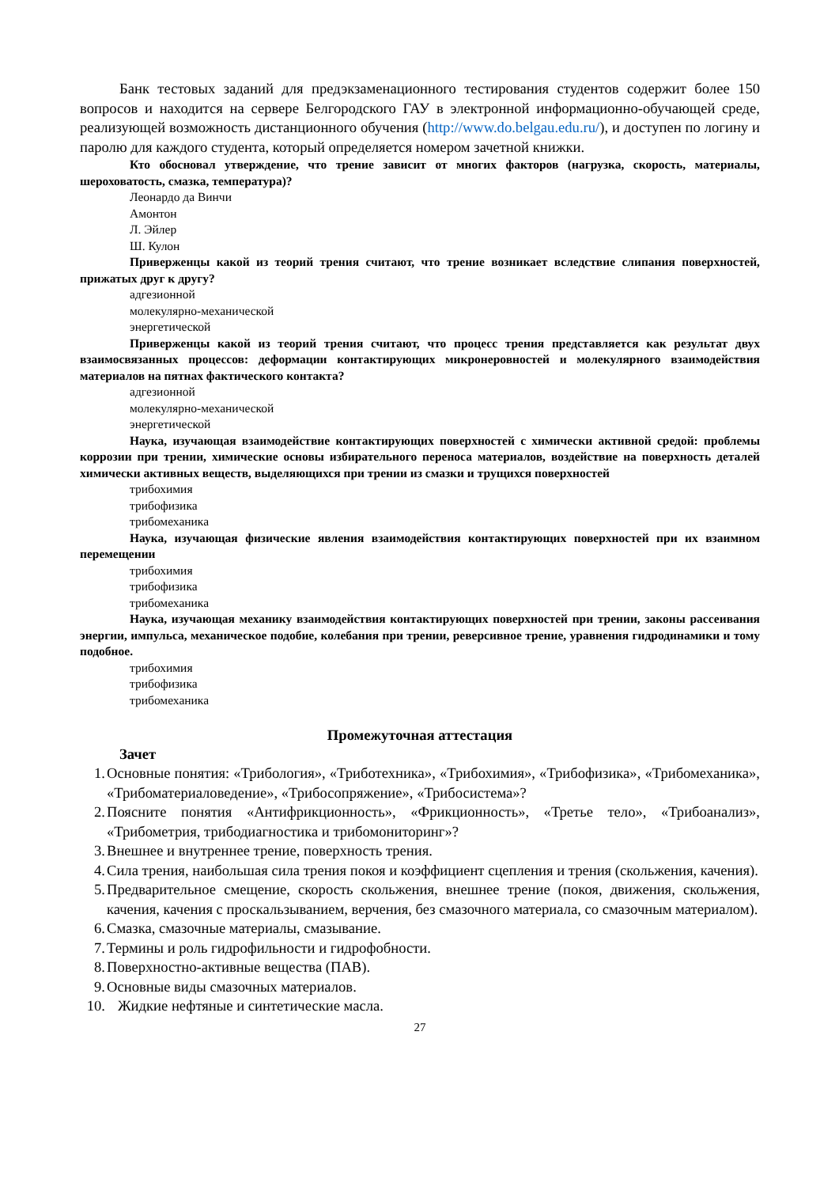Банк тестовых заданий для предэкзаменационного тестирования студентов содержит более 150 вопросов и находится на сервере Белгородского ГАУ в электронной информационно-обучающей среде, реализующей возможность дистанционного обучения (http://www.do.belgau.edu.ru/), и доступен по логину и паролю для каждого студента, который определяется номером зачетной книжки.
Кто обосновал утверждение, что трение зависит от многих факторов (нагрузка, скорость, материалы, шероховатость, смазка, температура)?
Леонардо да Винчи
Амонтон
Л. Эйлер
Ш. Кулон
Приверженцы какой из теорий трения считают, что трение возникает вследствие слипания поверхностей, прижатых друг к другу?
адгезионной
молекулярно-механической
энергетической
Приверженцы какой из теорий трения считают, что процесс трения представляется как результат двух взаимосвязанных процессов: деформации контактирующих микронеровностей и молекулярного взаимодействия материалов на пятнах фактического контакта?
адгезионной
молекулярно-механической
энергетической
Наука, изучающая взаимодействие контактирующих поверхностей с химически активной средой: проблемы коррозии при трении, химические основы избирательного переноса материалов, воздействие на поверхность деталей химически активных веществ, выделяющихся при трении из смазки и трущихся поверхностей
трибохимия
трибофизика
трибомеханика
Наука, изучающая физические явления взаимодействия контактирующих поверхностей при их взаимном перемещении
трибохимия
трибофизика
трибомеханика
Наука, изучающая механику взаимодействия контактирующих поверхностей при трении, законы рассеивания энергии, импульса, механическое подобие, колебания при трении, реверсивное трение, уравнения гидродинамики и тому подобное.
трибохимия
трибофизика
трибомеханика
Промежуточная аттестация
Зачет
1. Основные понятия: «Трибология», «Триботехника», «Трибохимия», «Трибофизика», «Трибомеханика», «Трибоматериаловедение», «Трибосопряжение», «Трибосистема»?
2. Поясните понятия «Антифрикционность», «Фрикционность», «Третье тело», «Трибоанализ», «Трибометрия, трибодиагностика и трибомониторинг»?
3. Внешнее и внутреннее трение, поверхность трения.
4. Сила трения, наибольшая сила трения покоя и коэффициент сцепления и трения (скольжения, качения).
5. Предварительное смещение, скорость скольжения, внешнее трение (покоя, движения, скольжения, качения, качения с проскальзыванием, верчения, без смазочного материала, со смазочным материалом).
6. Смазка, смазочные материалы, смазывание.
7. Термины и роль гидрофильности и гидрофобности.
8. Поверхностно-активные вещества (ПАВ).
9. Основные виды смазочных материалов.
10. Жидкие нефтяные и синтетические масла.
27